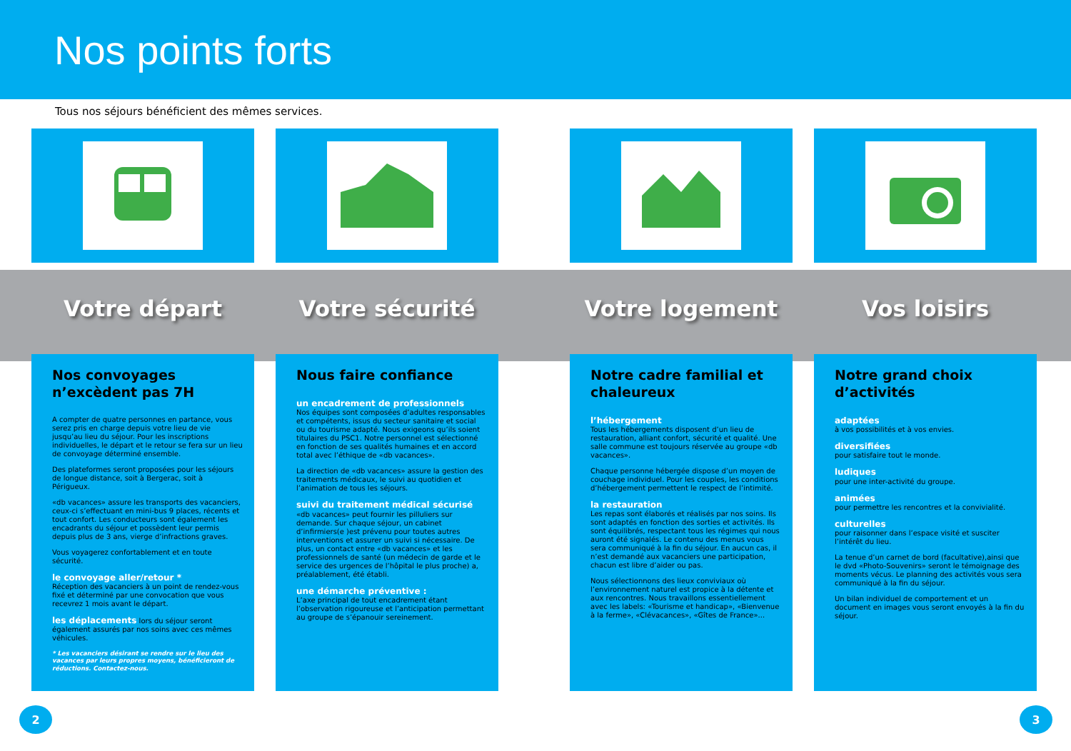Nos points forts
Tous nos séjours bénéficient des mêmes services.
Votre départ
Nos convoyages n’excèdent pas 7H
A compter de quatre personnes en partance, vous serez pris en charge depuis votre lieu de vie jusqu’au lieu du séjour. Pour les inscriptions individuelles, le départ et le retour se fera sur un lieu de convoyage déterminé ensemble.
Des plateformes seront proposées pour les séjours de longue distance, soit à Bergerac, soit à Périgueux.
«db vacances» assure les transports des vacanciers, ceux-ci s’effectuant en mini-bus 9 places, récents et tout confort. Les conducteurs sont également les encadrants du séjour et possèdent leur permis depuis plus de 3 ans, vierge d’infractions graves.
Vous voyagerez confortablement et en toute sécurité.
le convoyage aller/retour *
Réception des vacanciers à un point de rendez-vous fixé et déterminé par une convocation que vous recevrez 1 mois avant le départ.
les déplacements lors du séjour seront également assurés par nos soins avec ces mêmes véhicules.
* Les vacanciers désirant se rendre sur le lieu des vacances par leurs propres moyens, bénéficieront de réductions. Contactez-nous.
Votre sécurité
Nous faire confiance
un encadrement de professionnels
Nos équipes sont composées d’adultes responsables et compétents, issus du secteur sanitaire et social ou du tourisme adapté. Nous exigeons qu’ils soient titulaires du PSC1. Notre personnel est sélectionné en fonction de ses qualités humaines et en accord total avec l’éthique de «db vacances».
La direction de «db vacances» assure la gestion des traitements médicaux, le suivi au quotidien et l’animation de tous les séjours.
suivi du traitement médical sécurisé
«db vacances» peut fournir les pilluliers sur demande. Sur chaque séjour, un cabinet d’infirmiers(e )est prévenu pour toutes autres interventions et assurer un suivi si nécessaire. De plus, un contact entre «db vacances» et les professionnels de santé (un médecin de garde et le service des urgences de l’hôpital le plus proche) a, préalablement, été établi.
une démarche préventive :
L’axe principal de tout encadrement étant l’observation rigoureuse et l’anticipation permettant au groupe de s’épanouir sereinement.
Votre logement
Notre cadre familial et chaleureux
l’hébergement
Tous les hébergements disposent d’un lieu de restauration, alliant confort, sécurité et qualité. Une salle commune est toujours réservée au groupe «db vacances».
Chaque personne hébergée dispose d’un moyen de couchage individuel. Pour les couples, les conditions d’hébergement permettent le respect de l’intimité.
la restauration
Les repas sont élaborés et réalisés par nos soins. Ils sont adaptés en fonction des sorties et activités. Ils sont équilibrés, respectant tous les régimes qui nous auront été signalés. Le contenu des menus vous sera communiqué à la fin du séjour. En aucun cas, il n’est demandé aux vacanciers une participation, chacun est libre d’aider ou pas.
Nous sélectionnons des lieux conviviaux où l’environnement naturel est propice à la détente et aux rencontres. Nous travaillons essentiellement avec les labels: «Tourisme et handicap», «Bienvenue à la ferme», «Clévacances», «Gîtes de France»...
Vos loisirs
Notre grand choix d’activités
adaptées
à vos possibilités et à vos envies.
diversifiées
pour satisfaire tout le monde.
ludiques
pour une inter-activité du groupe.
animées
pour permettre les rencontres et la convivialité.
culturelles
pour raisonner dans l’espace visité et susciter l’intérêt du lieu.
La tenue d’un carnet de bord (facultative),ainsi que le dvd «Photo-Souvenirs» seront le témoignage des moments vécus. Le planning des activités vous sera communiqué à la fin du séjour.
Un bilan individuel de comportement et un document en images vous seront envoyés à la fin du séjour.
2 3